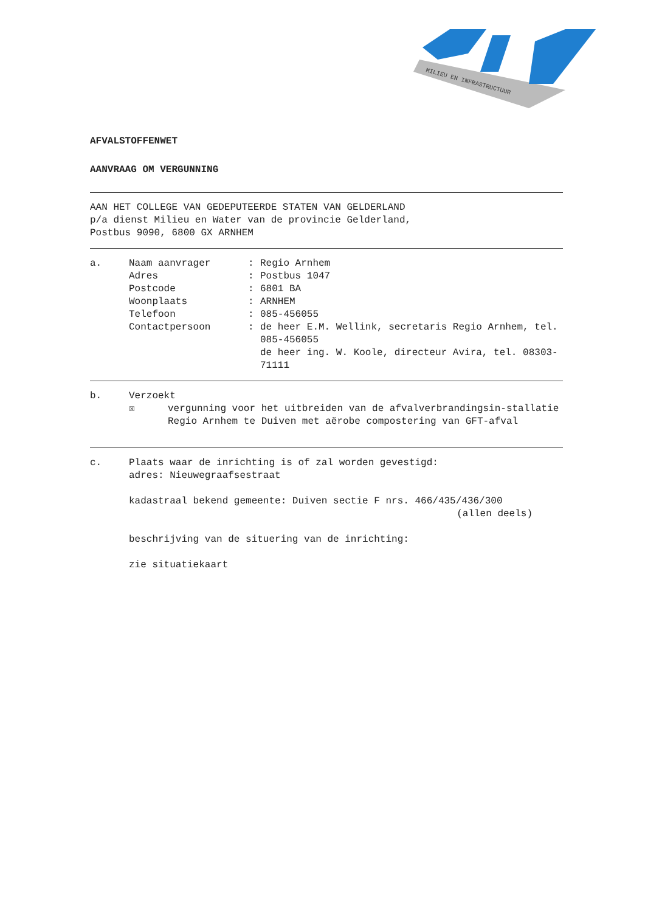MILIEU EN INFRASTRUCTUUR
AFVALSTOFFENWET
AANVRAAG OM VERGUNNING
AAN HET COLLEGE VAN GEDEPUTEERDE STATEN VAN GELDERLAND
p/a dienst Milieu en Water van de provincie Gelderland,
Postbus 9090, 6800 GX ARNHEM
a. Naam aanvrager: Regio Arnhem
Adres: Postbus 1047
Postcode: 6801 BA
Woonplaats: ARNHEM
Telefoon: 085-456055
Contactpersoon: de heer E.M. Wellink, secretaris Regio Arnhem, tel. 085-456055
de heer ing. W. Koole, directeur Avira, tel. 08303-71111
b. Verzoekt
☒ vergunning voor het uitbreiden van de afvalverbrandingsin-stallatie Regio Arnhem te Duiven met aërobe compostering van GFT-afval
c. Plaats waar de inrichting is of zal worden gevestigd:
adres: Nieuwegraafsestraat
kadastraal bekend gemeente: Duiven sectie F nrs. 466/435/436/300
(allen deels)
beschrijving van de situering van de inrichting:
zie situatiekaart